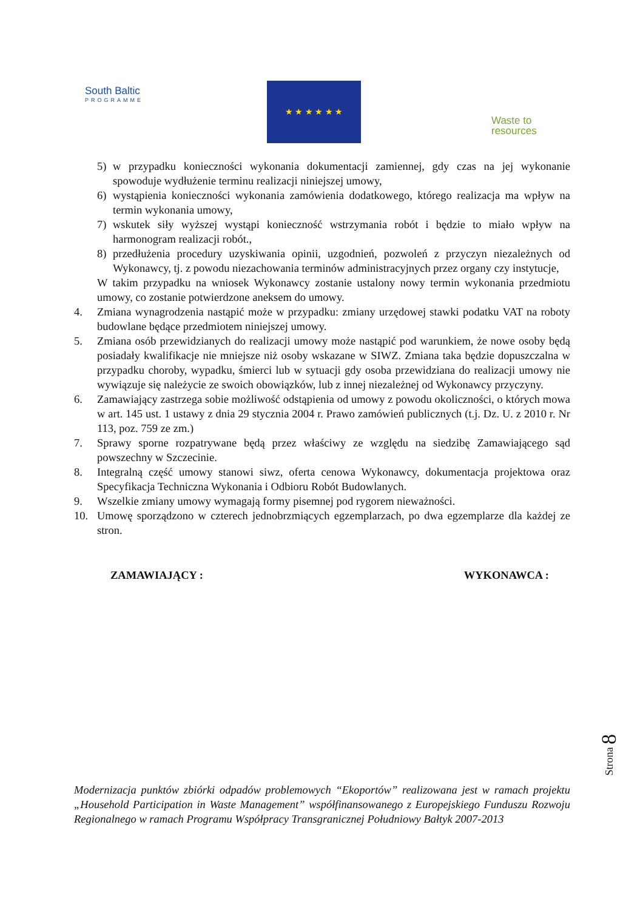South Baltic
PROGRAMME
★ ★ ★ ★ ★ ★
Waste to
resources
5) w przypadku konieczności wykonania dokumentacji zamiennej, gdy czas na jej wykonanie spowoduje wydłużenie terminu realizacji niniejszej umowy,
6) wystąpienia konieczności wykonania zamówienia dodatkowego, którego realizacja ma wpływ na termin wykonania umowy,
7) wskutek siły wyższej wystąpi konieczność wstrzymania robót i będzie to miało wpływ na harmonogram realizacji robót.,
8) przedłużenia procedury uzyskiwania opinii, uzgodnień, pozwoleń z przyczyn niezależnych od Wykonawcy, tj. z powodu niezachowania terminów administracyjnych przez organy czy instytucje,
W takim przypadku na wniosek Wykonawcy zostanie ustalony nowy termin wykonania przedmiotu umowy, co zostanie potwierdzone aneksem do umowy.
4. Zmiana wynagrodzenia nastąpić może w przypadku: zmiany urzędowej stawki podatku VAT na roboty budowlane będące przedmiotem niniejszej umowy.
5. Zmiana osób przewidzianych do realizacji umowy może nastąpić pod warunkiem, że nowe osoby będą posiadały kwalifikacje nie mniejsze niż osoby wskazane w SIWZ. Zmiana taka będzie dopuszczalna w przypadku choroby, wypadku, śmierci lub w sytuacji gdy osoba przewidziana do realizacji umowy nie wywiązuje się należycie ze swoich obowiązków, lub z innej niezależnej od Wykonawcy przyczyny.
6. Zamawiający zastrzega sobie możliwość odstąpienia od umowy z powodu okoliczności, o których mowa w art. 145 ust. 1 ustawy z dnia 29 stycznia 2004 r. Prawo zamówień publicznych (t.j. Dz. U. z 2010 r. Nr 113, poz. 759 ze zm.)
7. Sprawy sporne rozpatrywane będą przez właściwy ze względu na siedzibę Zamawiającego sąd powszechny w Szczecinie.
8. Integralną część umowy stanowi siwz, oferta cenowa Wykonawcy, dokumentacja projektowa oraz Specyfikacja Techniczna Wykonania i Odbioru Robót Budowlanych.
9. Wszelkie zmiany umowy wymagają formy pisemnej pod rygorem nieważności.
10. Umowę sporządzono w czterech jednobrzmiących egzemplarzach, po dwa egzemplarze dla każdej ze stron.
ZAMAWIAJĄCY : WYKONAWCA :
Strona 8
Modernizacja punktów zbiórki odpadów problemowych “Ekoportów” realizowana jest w ramach projektu „Household Participation in Waste Management” współfinansowanego z Europejskiego Funduszu Rozwoju Regionalnego w ramach Programu Współpracy Transgranicznej Południowy Bałtyk 2007-2013